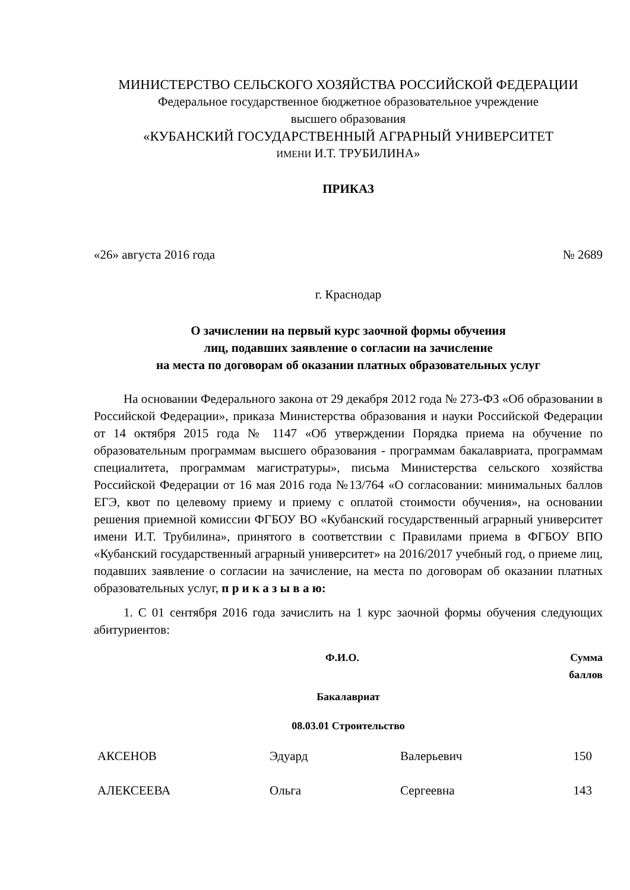МИНИСТЕРСТВО СЕЛЬСКОГО ХОЗЯЙСТВА РОССИЙСКОЙ ФЕДЕРАЦИИ
Федеральное государственное бюджетное образовательное учреждение
высшего образования
«КУБАНСКИЙ ГОСУДАРСТВЕННЫЙ АГРАРНЫЙ УНИВЕРСИТЕТ
ИМЕНИ И.Т. ТРУБИЛИНА»
ПРИКАЗ
«26» августа 2016 года № 2689
г. Краснодар
О зачислении на первый курс заочной формы обучения
лиц, подавших заявление о согласии на зачисление
на места по договорам об оказании платных образовательных услуг
На основании Федерального закона от 29 декабря 2012 года № 273-ФЗ «Об образовании в Российской Федерации», приказа Министерства образования и науки Российской Федерации от 14 октября 2015 года № 1147 «Об утверждении Порядка приема на обучение по образовательным программам высшего образования - программам бакалавриата, программам специалитета, программам магистратуры», письма Министерства сельского хозяйства Российской Федерации от 16 мая 2016 года №13/764 «О согласовании: минимальных баллов ЕГЭ, квот по целевому приему и приему с оплатой стоимости обучения», на основании решения приемной комиссии ФГБОУ ВО «Кубанский государственный аграрный университет имени И.Т. Трубилина», принятого в соответствии с Правилами приема в ФГБОУ ВПО «Кубанский государственный аграрный университет» на 2016/2017 учебный год, о приеме лиц, подавших заявление о согласии на зачисление, на места по договорам об оказании платных образовательных услуг, п р и к а з ы в а ю:
1. С 01 сентября 2016 года зачислить на 1 курс заочной формы обучения следующих абитуриентов:
| Ф.И.О. | Сумма баллов |
| --- | --- |
Бакалавриат
08.03.01 Строительство
| АКСЕНОВ | Эдуард | Валерьевич | 150 |
| АЛЕКСЕЕВА | Ольга | Сергеевна | 143 |